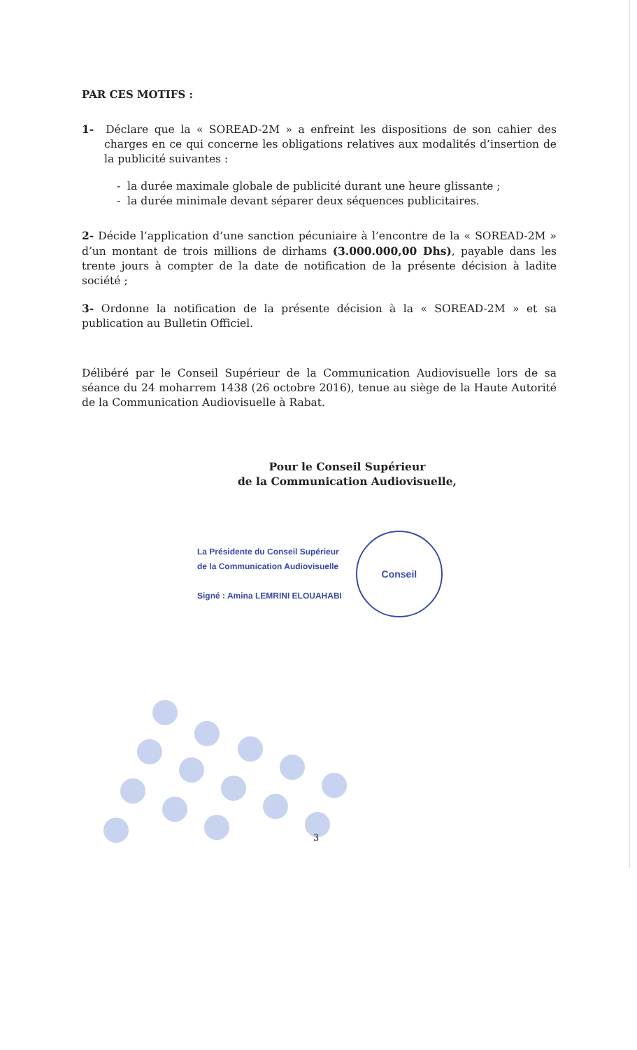PAR CES MOTIFS :
1- Déclare que la « SOREAD-2M » a enfreint les dispositions de son cahier des charges en ce qui concerne les obligations relatives aux modalités d’insertion de la publicité suivantes :
- la durée maximale globale de publicité durant une heure glissante ;
- la durée minimale devant séparer deux séquences publicitaires.
2- Décide l’application d’une sanction pécuniaire à l’encontre de la « SOREAD-2M » d’un montant de trois millions de dirhams (3.000.000,00 Dhs), payable dans les trente jours à compter de la date de notification de la présente décision à ladite société ;
3- Ordonne la notification de la présente décision à la « SOREAD-2M » et sa publication au Bulletin Officiel.
Délibéré par le Conseil Supérieur de la Communication Audiovisuelle lors de sa séance du 24 moharrem 1438 (26 octobre 2016), tenue au siège de la Haute Autorité de la Communication Audiovisuelle à Rabat.
Pour le Conseil Supérieur
de la Communication Audiovisuelle,
La Présidente du Conseil Supérieur
de la Communication Audiovisuelle
Signé : Amina LEMRINI ELOUAHABI
Conseil
3